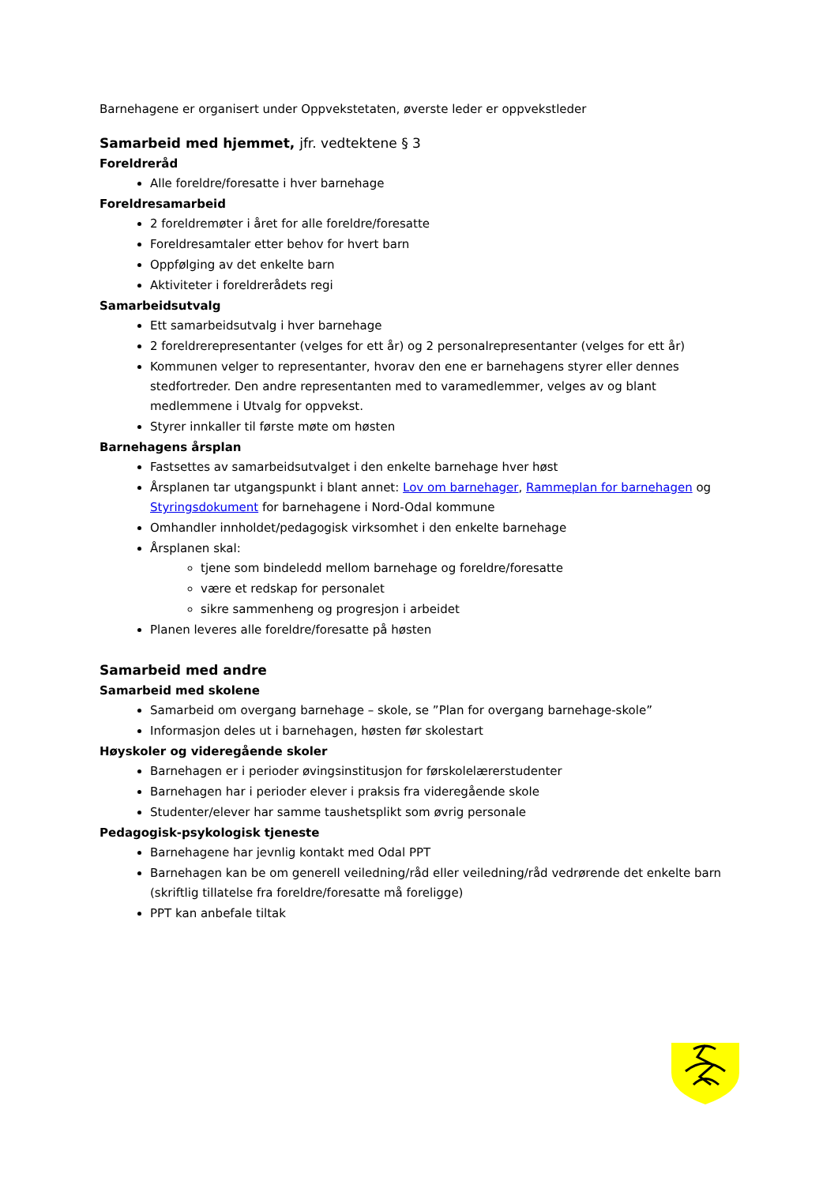Barnehagene er organisert under Oppvekstetaten, øverste leder er oppvekstleder
Samarbeid med hjemmet, jfr. vedtektene § 3
Foreldreråd
Alle foreldre/foresatte i hver barnehage
Foreldresamarbeid
2 foreldremøter i året for alle foreldre/foresatte
Foreldresamtaler etter behov for hvert barn
Oppfølging av det enkelte barn
Aktiviteter i foreldrerådets regi
Samarbeidsutvalg
Ett samarbeidsutvalg i hver barnehage
2 foreldrerepresentanter (velges for ett år) og 2 personalrepresentanter (velges for ett år)
Kommunen velger to representanter, hvorav den ene er barnehagens styrer eller dennes stedfortreder. Den andre representanten med to varamedlemmer, velges av og blant medlemmene i Utvalg for oppvekst.
Styrer innkaller til første møte om høsten
Barnehagens årsplan
Fastsettes av samarbeidsutvalget i den enkelte barnehage hver høst
Årsplanen tar utgangspunkt i blant annet: Lov om barnehager, Rammeplan for barnehagen og Styringsdokument for barnehagene i Nord-Odal kommune
Omhandler innholdet/pedagogisk virksomhet i den enkelte barnehage
Årsplanen skal:
tjene som bindeledd mellom barnehage og foreldre/foresatte
være et redskap for personalet
sikre sammenheng og progresjon i arbeidet
Planen leveres alle foreldre/foresatte på høsten
Samarbeid med andre
Samarbeid med skolene
Samarbeid om overgang barnehage – skole, se ”Plan for overgang barnehage-skole”
Informasjon deles ut i barnehagen, høsten før skolestart
Høyskoler og videregående skoler
Barnehagen er i perioder øvingsinstitusjon for førskolelærerstudenter
Barnehagen har i perioder elever i praksis fra videregående skole
Studenter/elever har samme taushetsplikt som øvrig personale
Pedagogisk-psykologisk tjeneste
Barnehagene har jevnlig kontakt med Odal PPT
Barnehagen kan be om generell veiledning/råd eller veiledning/råd vedrørende det enkelte barn (skriftlig tillatelse fra foreldre/foresatte må foreligge)
PPT kan anbefale tiltak